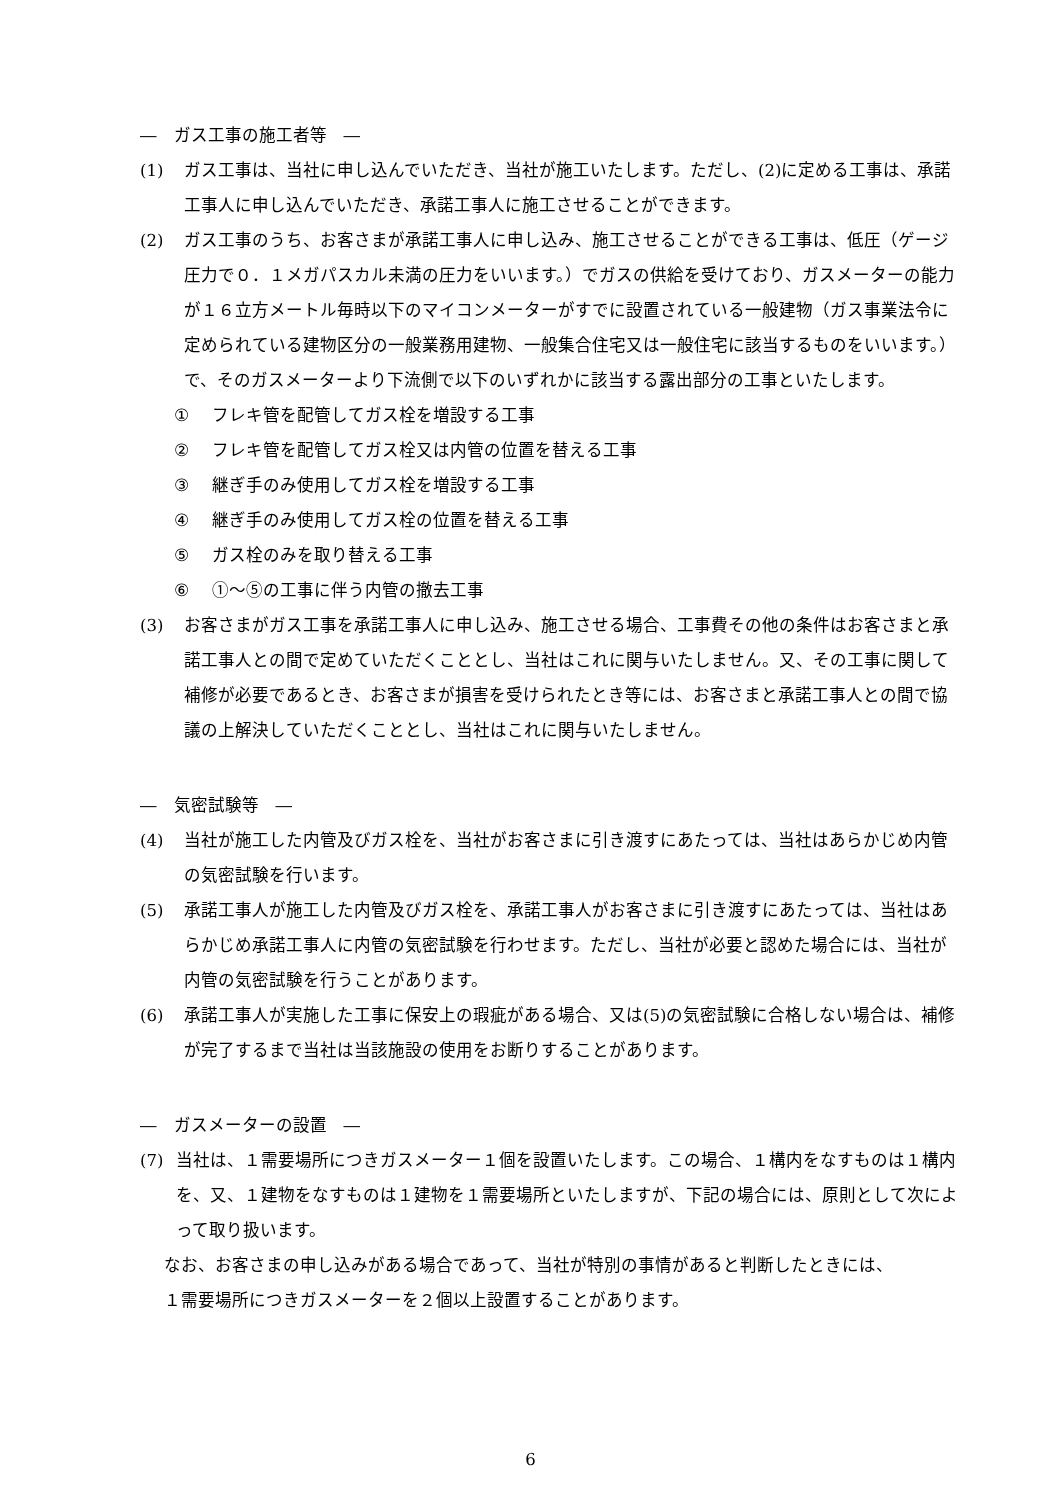―　ガス工事の施工者等　―
(1) ガス工事は、当社に申し込んでいただき、当社が施工いたします。ただし、(2)に定める工事は、承諾工事人に申し込んでいただき、承諾工事人に施工させることができます。
(2) ガス工事のうち、お客さまが承諾工事人に申し込み、施工させることができる工事は、低圧（ゲージ圧力で０．１メガパスカル未満の圧力をいいます。）でガスの供給を受けており、ガスメーターの能力が１６立方メートル毎時以下のマイコンメーターがすでに設置されている一般建物（ガス事業法令に定められている建物区分の一般業務用建物、一般集合住宅又は一般住宅に該当するものをいいます。）で、そのガスメーターより下流側で以下のいずれかに該当する露出部分の工事といたします。
① フレキ管を配管してガス栓を増設する工事
② フレキ管を配管してガス栓又は内管の位置を替える工事
③ 継ぎ手のみ使用してガス栓を増設する工事
④ 継ぎ手のみ使用してガス栓の位置を替える工事
⑤ ガス栓のみを取り替える工事
⑥ ①～⑤の工事に伴う内管の撤去工事
(3) お客さまがガス工事を承諾工事人に申し込み、施工させる場合、工事費その他の条件はお客さまと承諾工事人との間で定めていただくこととし、当社はこれに関与いたしません。又、その工事に関して補修が必要であるとき、お客さまが損害を受けられたとき等には、お客さまと承諾工事人との間で協議の上解決していただくこととし、当社はこれに関与いたしません。
―　気密試験等　―
(4) 当社が施工した内管及びガス栓を、当社がお客さまに引き渡すにあたっては、当社はあらかじめ内管の気密試験を行います。
(5) 承諾工事人が施工した内管及びガス栓を、承諾工事人がお客さまに引き渡すにあたっては、当社はあらかじめ承諾工事人に内管の気密試験を行わせます。ただし、当社が必要と認めた場合には、当社が内管の気密試験を行うことがあります。
(6) 承諾工事人が実施した工事に保安上の瑕疵がある場合、又は(5)の気密試験に合格しない場合は、補修が完了するまで当社は当該施設の使用をお断りすることがあります。
―　ガスメーターの設置　―
(7) 当社は、１需要場所につきガスメーター１個を設置いたします。この場合、１構内をなすものは１構内を、又、１建物をなすものは１建物を１需要場所といたしますが、下記の場合には、原則として次によって取り扱います。
なお、お客さまの申し込みがある場合であって、当社が特別の事情があると判断したときには、
１需要場所につきガスメーターを２個以上設置することがあります。
6